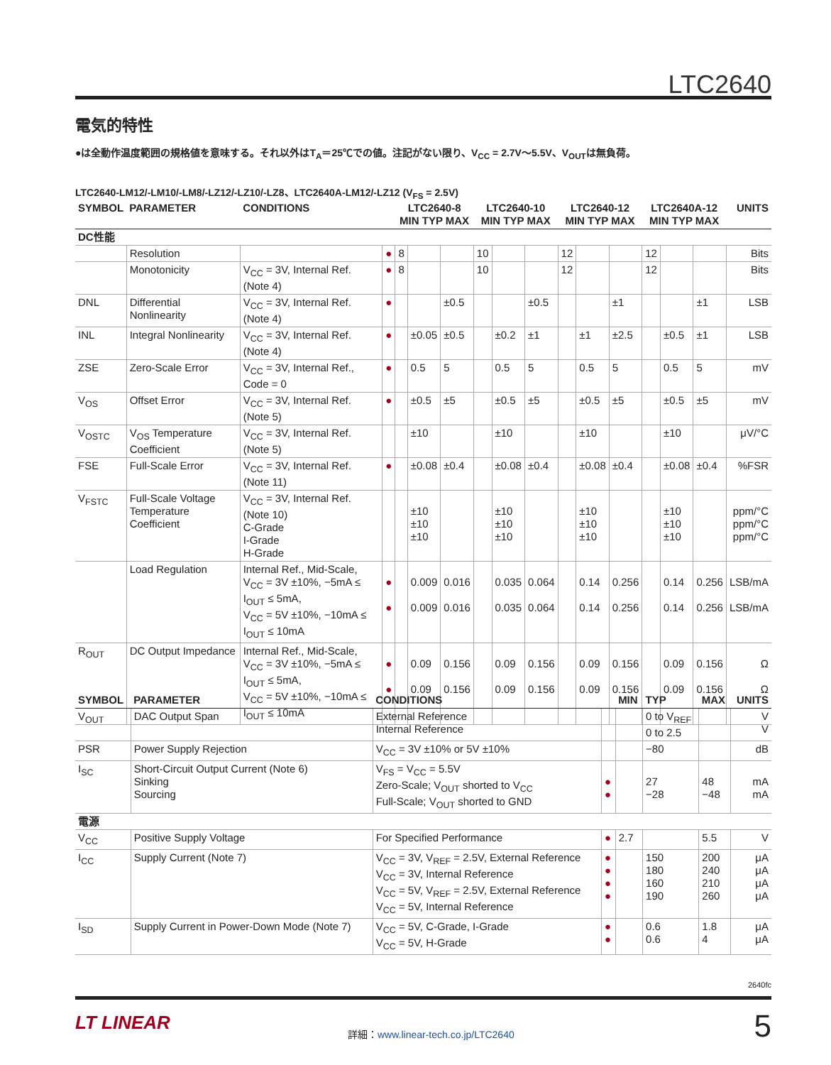LTC2640
電気的特性
●は全動作温度範囲の規格値を意味する。それ以外はT<sub>A</sub>＝25℃での値。注記がない限り、V<sub>CC</sub> = 2.7V～5.5V、V<sub>OUT</sub>は無負荷。
LTC2640-LM12/-LM10/-LM8/-LZ12/-LZ10/-LZ8、LTC2640A-LM12/-LZ12 (V<sub>FS</sub> = 2.5V)
| SYMBOL | PARAMETER | CONDITIONS | | LTC2640-8 MIN TYP MAX | | | LTC2640-10 MIN TYP MAX | | | LTC2640-12 MIN TYP MAX | | | LTC2640A-12 MIN TYP MAX | | | UNITS |
| --- | --- | --- | --- | --- | --- | --- | --- | --- | --- | --- | --- | --- | --- | --- | --- | --- |
| DC性能 | | | | | | | | | | | | | | | | |
| | Resolution | | ● | 8 | | | 10 | | | 12 | | | 12 | | | Bits |
| | Monotonicity | V<sub>CC</sub> = 3V, Internal Ref. (Note 4) | ● | 8 | | | 10 | | | 12 | | | 12 | | | Bits |
| DNL | Differential Nonlinearity | V<sub>CC</sub> = 3V, Internal Ref. (Note 4) | ● | | | ±0.5 | | | ±0.5 | | | ±1 | | | ±1 | LSB |
| INL | Integral Nonlinearity | V<sub>CC</sub> = 3V, Internal Ref. (Note 4) | ● | | ±0.05 | ±0.5 | | ±0.2 | ±1 | | ±1 | ±2.5 | | ±0.5 | ±1 | LSB |
| ZSE | Zero-Scale Error | V<sub>CC</sub> = 3V, Internal Ref., Code = 0 | ● | | 0.5 | 5 | | 0.5 | 5 | | 0.5 | 5 | | 0.5 | 5 | mV |
| V<sub>OS</sub> | Offset Error | V<sub>CC</sub> = 3V, Internal Ref. (Note 5) | ● | | ±0.5 | ±5 | | ±0.5 | ±5 | | ±0.5 | ±5 | | ±0.5 | ±5 | mV |
| V<sub>OSTC</sub> | V<sub>OS</sub> Temperature Coefficient | V<sub>CC</sub> = 3V, Internal Ref. (Note 5) | | | ±10 | | | ±10 | | | ±10 | | | ±10 | | μV/°C |
| FSE | Full-Scale Error | V<sub>CC</sub> = 3V, Internal Ref. (Note 11) | ● | | ±0.08 | ±0.4 | | ±0.08 | ±0.4 | | ±0.08 | ±0.4 | | ±0.08 | ±0.4 | %FSR |
| V<sub>FSTC</sub> | Full-Scale Voltage Temperature Coefficient | V<sub>CC</sub> = 3V, Internal Ref. (Note 10) C-Grade I-Grade H-Grade | | | ±10 ±10 ±10 | | | ±10 ±10 ±10 | | | ±10 ±10 ±10 | | | ±10 ±10 ±10 | | ppm/°C ppm/°C ppm/°C |
| | Load Regulation | Internal Ref., Mid-Scale, V<sub>CC</sub> = 3V ±10%, −5mA ≤ I<sub>OUT</sub> ≤ 5mA, V<sub>CC</sub> = 5V ±10%, −10mA ≤ I<sub>OUT</sub> ≤ 10mA | ● ● | | 0.009 0.009 | 0.016 0.016 | | 0.035 0.035 | 0.064 0.064 | | 0.14 0.14 | 0.256 0.256 | | 0.14 0.14 | 0.256 0.256 | LSB/mA LSB/mA |
| R<sub>OUT</sub> | DC Output Impedance | Internal Ref., Mid-Scale, V<sub>CC</sub> = 3V ±10%, −5mA ≤ I<sub>OUT</sub> ≤ 5mA, V<sub>CC</sub> = 5V ±10%, −10mA ≤ I<sub>OUT</sub> ≤ 10mA | ● ● | | 0.09 0.09 | 0.156 0.156 | | 0.09 0.09 | 0.156 0.156 | | 0.09 0.09 | 0.156 0.156 | | 0.09 0.09 | 0.156 0.156 | Ω Ω |
| SYMBOL | PARAMETER | CONDITIONS | | MIN | TYP | MAX | UNITS |
| --- | --- | --- | --- | --- | --- | --- | --- |
| V<sub>OUT</sub> | DAC Output Span | External Reference Internal Reference | | | 0 to V<sub>REF</sub> 0 to 2.5 | | V V |
| PSR | Power Supply Rejection | V<sub>CC</sub> = 3V ±10% or 5V ±10% | | | −80 | | dB |
| I<sub>SC</sub> | Short-Circuit Output Current (Note 6) Sinking Sourcing | V<sub>FS</sub> = V<sub>CC</sub> = 5.5V Zero-Scale; V<sub>OUT</sub> shorted to V<sub>CC</sub> Full-Scale; V<sub>OUT</sub> shorted to GND | ● ● | | 27 −28 | 48 −48 | mA mA |
| 電源 | | | | | | | |
| V<sub>CC</sub> | Positive Supply Voltage | For Specified Performance | ● | 2.7 | | 5.5 | V |
| I<sub>CC</sub> | Supply Current (Note 7) | V<sub>CC</sub> = 3V, V<sub>REF</sub> = 2.5V, External Reference V<sub>CC</sub> = 3V, Internal Reference V<sub>CC</sub> = 5V, V<sub>REF</sub> = 2.5V, External Reference V<sub>CC</sub> = 5V, Internal Reference | ● ● ● ● | | 150 180 160 190 | 200 240 210 260 | μA μA μA μA |
| I<sub>SD</sub> | Supply Current in Power-Down Mode (Note 7) | V<sub>CC</sub> = 5V, C-Grade, I-Grade V<sub>CC</sub> = 5V, H-Grade | ● ● | | 0.6 0.6 | 1.8 4 | μA μA |
2640fc
LT LINEAR
詳細：www.linear-tech.co.jp/LTC2640
5